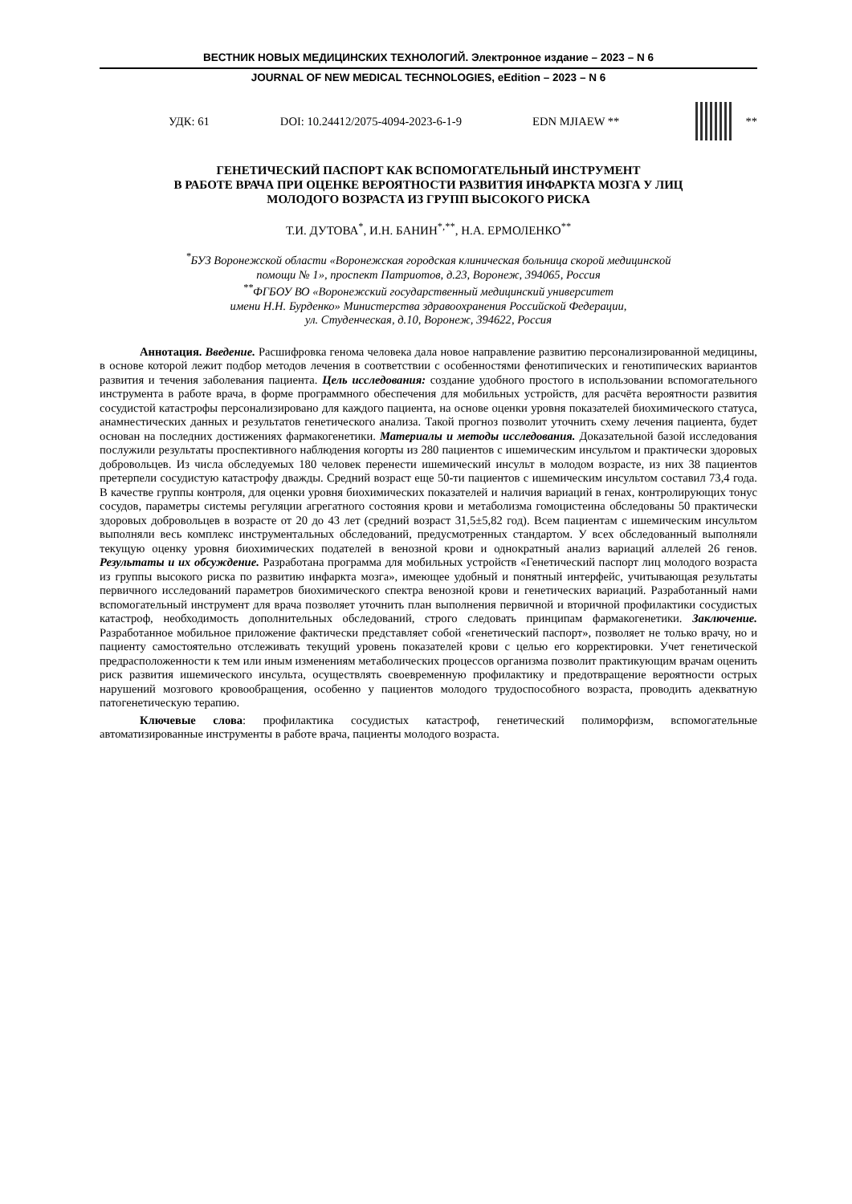ВЕСТНИК НОВЫХ МЕДИЦИНСКИХ ТЕХНОЛОГИЙ. Электронное издание – 2023 – N 6
JOURNAL OF NEW MEDICAL TECHNOLOGIES, eEdition – 2023 – N 6
УДК: 61 DOI: 10.24412/2075-4094-2023-6-1-9 EDN MJIAEW **
**
ГЕНЕТИЧЕСКИЙ ПАСПОРТ КАК ВСПОМОГАТЕЛЬНЫЙ ИНСТРУМЕНТ
В РАБОТЕ ВРАЧА ПРИ ОЦЕНКЕ ВЕРОЯТНОСТИ РАЗВИТИЯ ИНФАРКТА МОЗГА У ЛИЦ
МОЛОДОГО ВОЗРАСТА ИЗ ГРУПП ВЫСОКОГО РИСКА
Т.И. ДУТОВА<sup>*</sup>, И.Н. БАНИН<sup>*,**</sup>, Н.А. ЕРМОЛЕНКО<sup>**</sup>
<sup>*</sup> БУЗ Воронежской области «Воронежская городская клиническая больница скорой медицинской
помощи № 1», проспект Патриотов, д.23, Воронеж, 394065, Россия
<sup>**</sup> ФГБОУ ВО «Воронежский государственный медицинский университет
имени Н.Н. Бурденко» Министерства здравоохранения Российской Федерации,
ул. Студенческая, д.10, Воронеж, 394622, Россия
Аннотация. Введение. Расшифровка генома человека дала новое направление развитию персонализированной медицины, в основе которой лежит подбор методов лечения в соответствии с особенностями фенотипических и генотипических вариантов развития и течения заболевания пациента. Цель исследования: создание удобного простого в использовании вспомогательного инструмента в работе врача, в форме программного обеспечения для мобильных устройств, для расчёта вероятности развития сосудистой катастрофы персонализировано для каждого пациента, на основе оценки уровня показателей биохимического статуса, анамнестических данных и результатов генетического анализа. Такой прогноз позволит уточнить схему лечения пациента, будет основан на последних достижениях фармакогенетики. Материалы и методы исследования. Доказательной базой исследования послужили результаты проспективного наблюдения когорты из 280 пациентов с ишемическим инсультом и практически здоровых добровольцев. Из числа обследуемых 180 человек перенести ишемический инсульт в молодом возрасте, из них 38 пациентов претерпели сосудистую катастрофу дважды. Средний возраст еще 50-ти пациентов с ишемическим инсультом составил 73,4 года. В качестве группы контроля, для оценки уровня биохимических показателей и наличия вариаций в генах, контролирующих тонус сосудов, параметры системы регуляции агрегатного состояния крови и метаболизма гомоцистеина обследованы 50 практически здоровых добровольцев в возрасте от 20 до 43 лет (средний возраст 31,5±5,82 год). Всем пациентам с ишемическим инсультом выполняли весь комплекс инструментальных обследований, предусмотренных стандартом. У всех обследованный выполняли текущую оценку уровня биохимических подателей в венозной крови и однократный анализ вариаций аллелей 26 генов. Результаты и их обсуждение. Разработана программа для мобильных устройств «Генетический паспорт лиц молодого возраста из группы высокого риска по развитию инфаркта мозга», имеющее удобный и понятный интерфейс, учитывающая результаты первичного исследований параметров биохимического спектра венозной крови и генетических вариаций. Разработанный нами вспомогательный инструмент для врача позволяет уточнить план выполнения первичной и вторичной профилактики сосудистых катастроф, необходимость дополнительных обследований, строго следовать принципам фармакогенетики. Заключение. Разработанное мобильное приложение фактически представляет собой «генетический паспорт», позволяет не только врачу, но и пациенту самостоятельно отслеживать текущий уровень показателей крови с целью его корректировки. Учет генетической предрасположенности к тем или иным изменениям метаболических процессов организма позволит практикующим врачам оценить риск развития ишемического инсульта, осуществлять своевременную профилактику и предотвращение вероятности острых нарушений мозгового кровообращения, особенно у пациентов молодого трудоспособного возраста, проводить адекватную патогенетическую терапию.
Ключевые слова: профилактика сосудистых катастроф, генетический полиморфизм, вспомогательные автоматизированные инструменты в работе врача, пациенты молодого возраста.